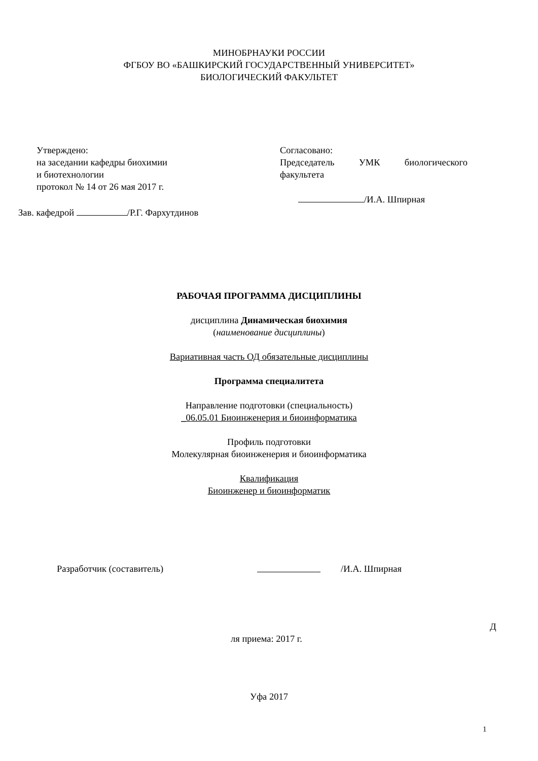МИНОБРНАУКИ РОССИИ
ФГБОУ ВО «БАШКИРСКИЙ ГОСУДАРСТВЕННЫЙ УНИВЕРСИТЕТ»
БИОЛОГИЧЕСКИЙ ФАКУЛЬТЕТ
Утверждено:
на заседании кафедры биохимии
и биотехнологии
протокол № 14 от 26 мая 2017 г.
Зав. кафедрой /Р.Г. Фархутдинов
Согласовано:
Председатель УМК биологического
факультета
/И.А. Шпирная
РАБОЧАЯ ПРОГРАММА ДИСЦИПЛИНЫ
дисциплина Динамическая биохимия
(наименование дисциплины)
Вариативная часть ОД обязательные дисциплины
Программа специалитета
Направление подготовки (специальность)
_06.05.01 Биоинженерия и биоинформатика
Профиль подготовки
Молекулярная биоинженерия и биоинформатика
Квалификация
Биоинженер и биоинформатик
Разработчик (составитель) /И.А. Шпирная
Д
ля приема: 2017 г.
Уфа 2017
1